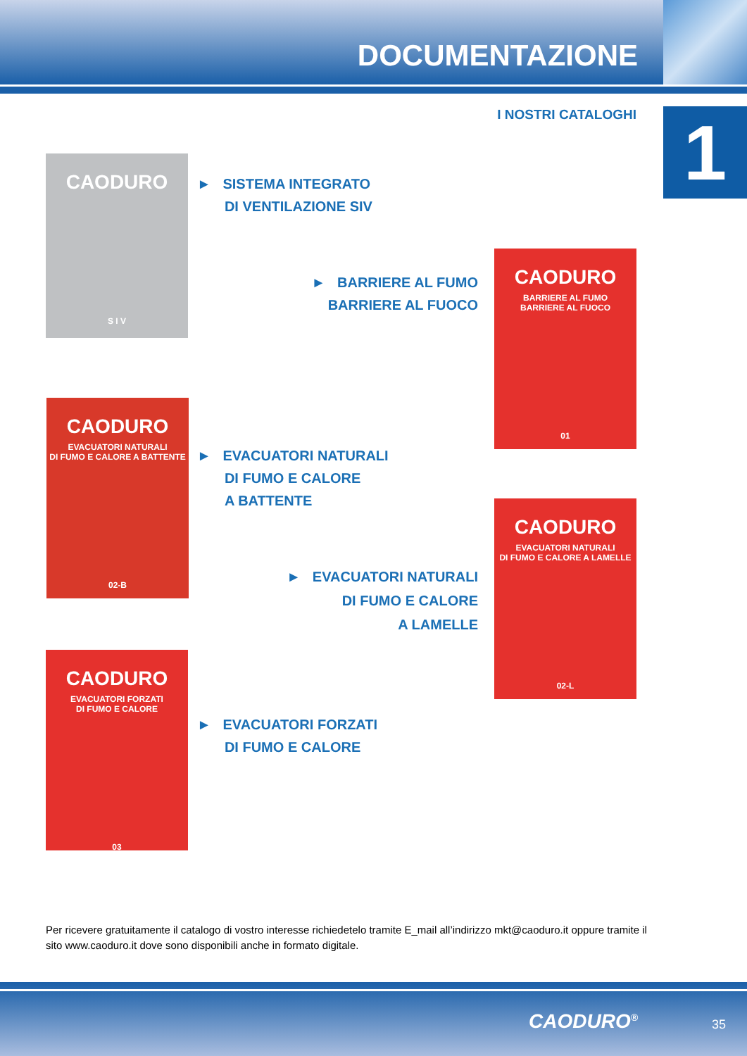DOCUMENTAZIONE
I NOSTRI CATALOGHI 1
CAODURO
S I V
► SISTEMA INTEGRATO
DI VENTILAZIONE SIV
► BARRIERE AL FUMO
BARRIERE AL FUOCO
CAODURO
BARRIERE AL FUMO
BARRIERE AL FUOCO
01
CAODURO
EVACUATORI NATURALI
DI FUMO E CALORE A BATTENTE
02-B
► EVACUATORI NATURALI
DI FUMO E CALORE
A BATTENTE
► EVACUATORI NATURALI
DI FUMO E CALORE
A LAMELLE
CAODURO
EVACUATORI NATURALI
DI FUMO E CALORE A LAMELLE
02-L
CAODURO
EVACUATORI FORZATI
DI FUMO E CALORE
03
► EVACUATORI FORZATI
DI FUMO E CALORE
Per ricevere gratuitamente il catalogo di vostro interesse richiedetelo tramite E_mail all’indirizzo mkt@caoduro.it oppure tramite il sito www.caoduro.it dove sono disponibili anche in formato digitale.
CAODURO<sup>®</sup> 35